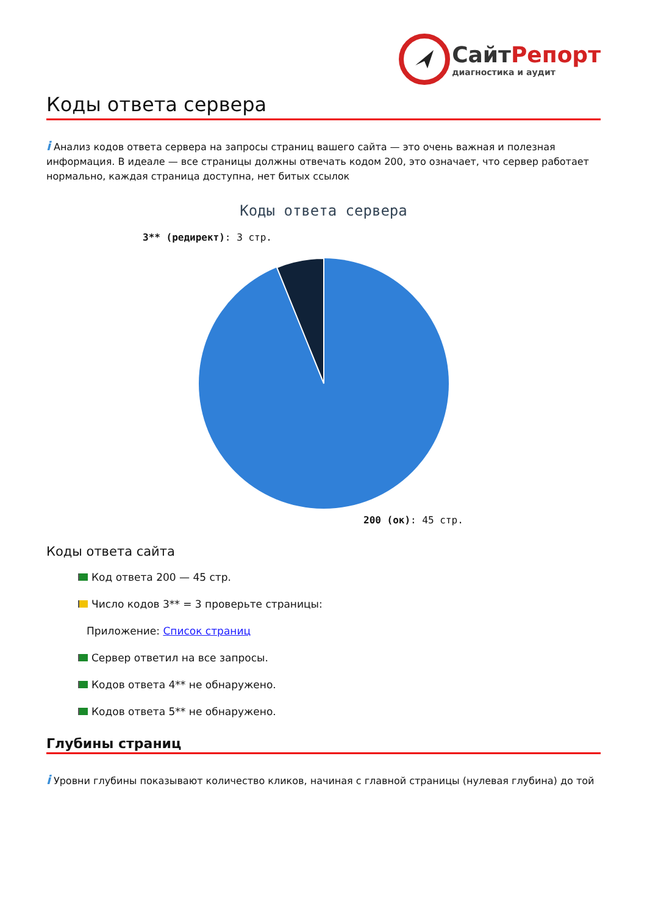СайтРепорт
диагностика и аудит
Коды ответа сервера
i Анализ кодов ответа сервера на запросы страниц вашего сайта — это очень важная и полезная информация. В идеале — все страницы должны отвечать кодом 200, это означает, что сервер работает нормально, каждая страница доступна, нет битых ссылок
Коды ответа сервера
3** (редирект): 3 стр.
200 (ок): 45 стр.
Коды ответа сайта
Код ответа 200 — 45 стр.
Число кодов 3** = 3 проверьте страницы:
Приложение: Список страниц
Сервер ответил на все запросы.
Кодов ответа 4** не обнаружено.
Кодов ответа 5** не обнаружено.
Глубины страниц
i Уровни глубины показывают количество кликов, начиная с главной страницы (нулевая глубина) до той